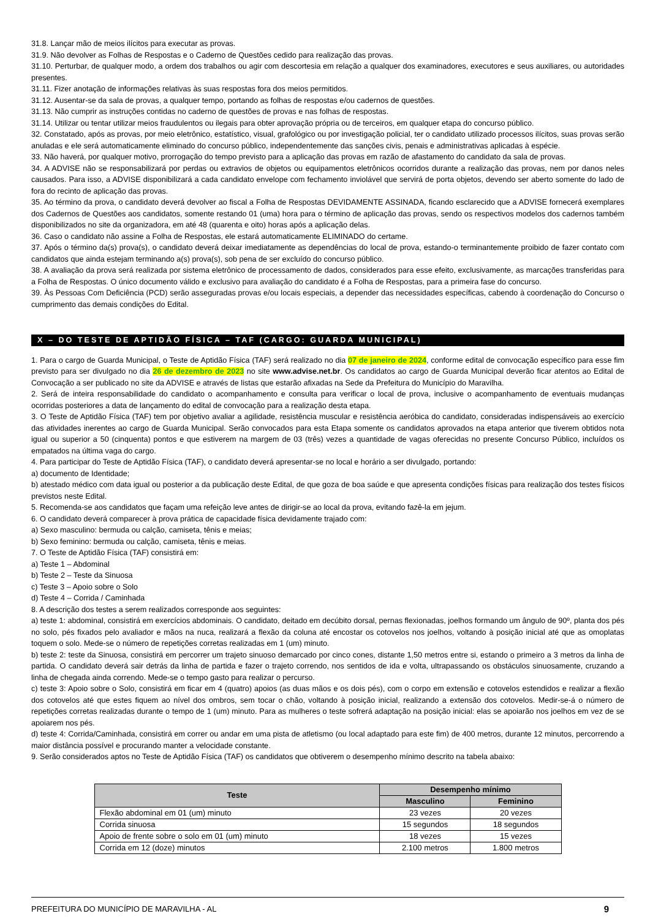31.8. Lançar mão de meios ilícitos para executar as provas.
31.9. Não devolver as Folhas de Respostas e o Caderno de Questões cedido para realização das provas.
31.10. Perturbar, de qualquer modo, a ordem dos trabalhos ou agir com descortesia em relação a qualquer dos examinadores, executores e seus auxiliares, ou autoridades presentes.
31.11. Fizer anotação de informações relativas às suas respostas fora dos meios permitidos.
31.12. Ausentar-se da sala de provas, a qualquer tempo, portando as folhas de respostas e/ou cadernos de questões.
31.13. Não cumprir as instruções contidas no caderno de questões de provas e nas folhas de respostas.
31.14. Utilizar ou tentar utilizar meios fraudulentos ou ilegais para obter aprovação própria ou de terceiros, em qualquer etapa do concurso público.
32. Constatado, após as provas, por meio eletrônico, estatístico, visual, grafológico ou por investigação policial, ter o candidato utilizado processos ilícitos, suas provas serão anuladas e ele será automaticamente eliminado do concurso público, independentemente das sanções civis, penais e administrativas aplicadas à espécie.
33. Não haverá, por qualquer motivo, prorrogação do tempo previsto para a aplicação das provas em razão de afastamento do candidato da sala de provas.
34. A ADVISE não se responsabilizará por perdas ou extravios de objetos ou equipamentos eletrônicos ocorridos durante a realização das provas, nem por danos neles causados. Para isso, a ADVISE disponibilizará a cada candidato envelope com fechamento inviolável que servirá de porta objetos, devendo ser aberto somente do lado de fora do recinto de aplicação das provas.
35. Ao término da prova, o candidato deverá devolver ao fiscal a Folha de Respostas DEVIDAMENTE ASSINADA, ficando esclarecido que a ADVISE fornecerá exemplares dos Cadernos de Questões aos candidatos, somente restando 01 (uma) hora para o término de aplicação das provas, sendo os respectivos modelos dos cadernos também disponibilizados no site da organizadora, em até 48 (quarenta e oito) horas após a aplicação delas.
36. Caso o candidato não assine a Folha de Respostas, ele estará automaticamente ELIMINADO do certame.
37. Após o término da(s) prova(s), o candidato deverá deixar imediatamente as dependências do local de prova, estando-o terminantemente proibido de fazer contato com candidatos que ainda estejam terminando a(s) prova(s), sob pena de ser excluído do concurso público.
38. A avaliação da prova será realizada por sistema eletrônico de processamento de dados, considerados para esse efeito, exclusivamente, as marcações transferidas para a Folha de Respostas. O único documento válido e exclusivo para avaliação do candidato é a Folha de Respostas, para a primeira fase do concurso.
39. Às Pessoas Com Deficiência (PCD) serão asseguradas provas e/ou locais especiais, a depender das necessidades específicas, cabendo à coordenação do Concurso o cumprimento das demais condições do Edital.
X – DO TESTE DE APTIDÃO FÍSICA – TAF (CARGO: GUARDA MUNICIPAL)
1. Para o cargo de Guarda Municipal, o Teste de Aptidão Física (TAF) será realizado no dia 07 de janeiro de 2024, conforme edital de convocação específico para esse fim previsto para ser divulgado no dia 26 de dezembro de 2023 no site www.advise.net.br. Os candidatos ao cargo de Guarda Municipal deverão ficar atentos ao Edital de Convocação a ser publicado no site da ADVISE e através de listas que estarão afixadas na Sede da Prefeitura do Município do Maravilha.
2. Será de inteira responsabilidade do candidato o acompanhamento e consulta para verificar o local de prova, inclusive o acompanhamento de eventuais mudanças ocorridas posteriores a data de lançamento do edital de convocação para a realização desta etapa.
3. O Teste de Aptidão Física (TAF) tem por objetivo avaliar a agilidade, resistência muscular e resistência aeróbica do candidato, consideradas indispensáveis ao exercício das atividades inerentes ao cargo de Guarda Municipal. Serão convocados para esta Etapa somente os candidatos aprovados na etapa anterior que tiverem obtidos nota igual ou superior a 50 (cinquenta) pontos e que estiverem na margem de 03 (três) vezes a quantidade de vagas oferecidas no presente Concurso Público, incluídos os empatados na última vaga do cargo.
4. Para participar do Teste de Aptidão Física (TAF), o candidato deverá apresentar-se no local e horário a ser divulgado, portando:
a) documento de Identidade;
b) atestado médico com data igual ou posterior a da publicação deste Edital, de que goza de boa saúde e que apresenta condições físicas para realização dos testes físicos previstos neste Edital.
5. Recomenda-se aos candidatos que façam uma refeição leve antes de dirigir-se ao local da prova, evitando fazê-la em jejum.
6. O candidato deverá comparecer à prova prática de capacidade física devidamente trajado com:
a) Sexo masculino: bermuda ou calção, camiseta, tênis e meias;
b) Sexo feminino: bermuda ou calção, camiseta, tênis e meias.
7. O Teste de Aptidão Física (TAF) consistirá em:
a) Teste 1 – Abdominal
b) Teste 2 – Teste da Sinuosa
c) Teste 3 – Apoio sobre o Solo
d) Teste 4 – Corrida / Caminhada
8. A descrição dos testes a serem realizados corresponde aos seguintes:
a) teste 1: abdominal, consistirá em exercícios abdominais. O candidato, deitado em decúbito dorsal, pernas flexionadas, joelhos formando um ângulo de 90º, planta dos pés no solo, pés fixados pelo avaliador e mãos na nuca, realizará a flexão da coluna até encostar os cotovelos nos joelhos, voltando à posição inicial até que as omoplatas toquem o solo. Mede-se o número de repetições corretas realizadas em 1 (um) minuto.
b) teste 2: teste da Sinuosa, consistirá em percorrer um trajeto sinuoso demarcado por cinco cones, distante 1,50 metros entre si, estando o primeiro a 3 metros da linha de partida. O candidato deverá sair detrás da linha de partida e fazer o trajeto correndo, nos sentidos de ida e volta, ultrapassando os obstáculos sinuosamente, cruzando a linha de chegada ainda correndo. Mede-se o tempo gasto para realizar o percurso.
c) teste 3: Apoio sobre o Solo, consistirá em ficar em 4 (quatro) apoios (as duas mãos e os dois pés), com o corpo em extensão e cotovelos estendidos e realizar a flexão dos cotovelos até que estes fiquem ao nível dos ombros, sem tocar o chão, voltando à posição inicial, realizando a extensão dos cotovelos. Medir-se-á o número de repetições corretas realizadas durante o tempo de 1 (um) minuto. Para as mulheres o teste sofrerá adaptação na posição inicial: elas se apoiarão nos joelhos em vez de se apoiarem nos pés.
d) teste 4: Corrida/Caminhada, consistirá em correr ou andar em uma pista de atletismo (ou local adaptado para este fim) de 400 metros, durante 12 minutos, percorrendo a maior distância possível e procurando manter a velocidade constante.
9. Serão considerados aptos no Teste de Aptidão Física (TAF) os candidatos que obtiverem o desempenho mínimo descrito na tabela abaixo:
| Teste | Desempenho mínimo | |
| --- | --- | --- |
| | Masculino | Feminino |
| Flexão abdominal em 01 (um) minuto | 23 vezes | 20 vezes |
| Corrida sinuosa | 15 segundos | 18 segundos |
| Apoio de frente sobre o solo em 01 (um) minuto | 18 vezes | 15 vezes |
| Corrida em 12 (doze) minutos | 2.100 metros | 1.800 metros |
PREFEITURA DO MUNICÍPIO DE MARAVILHA - AL 9